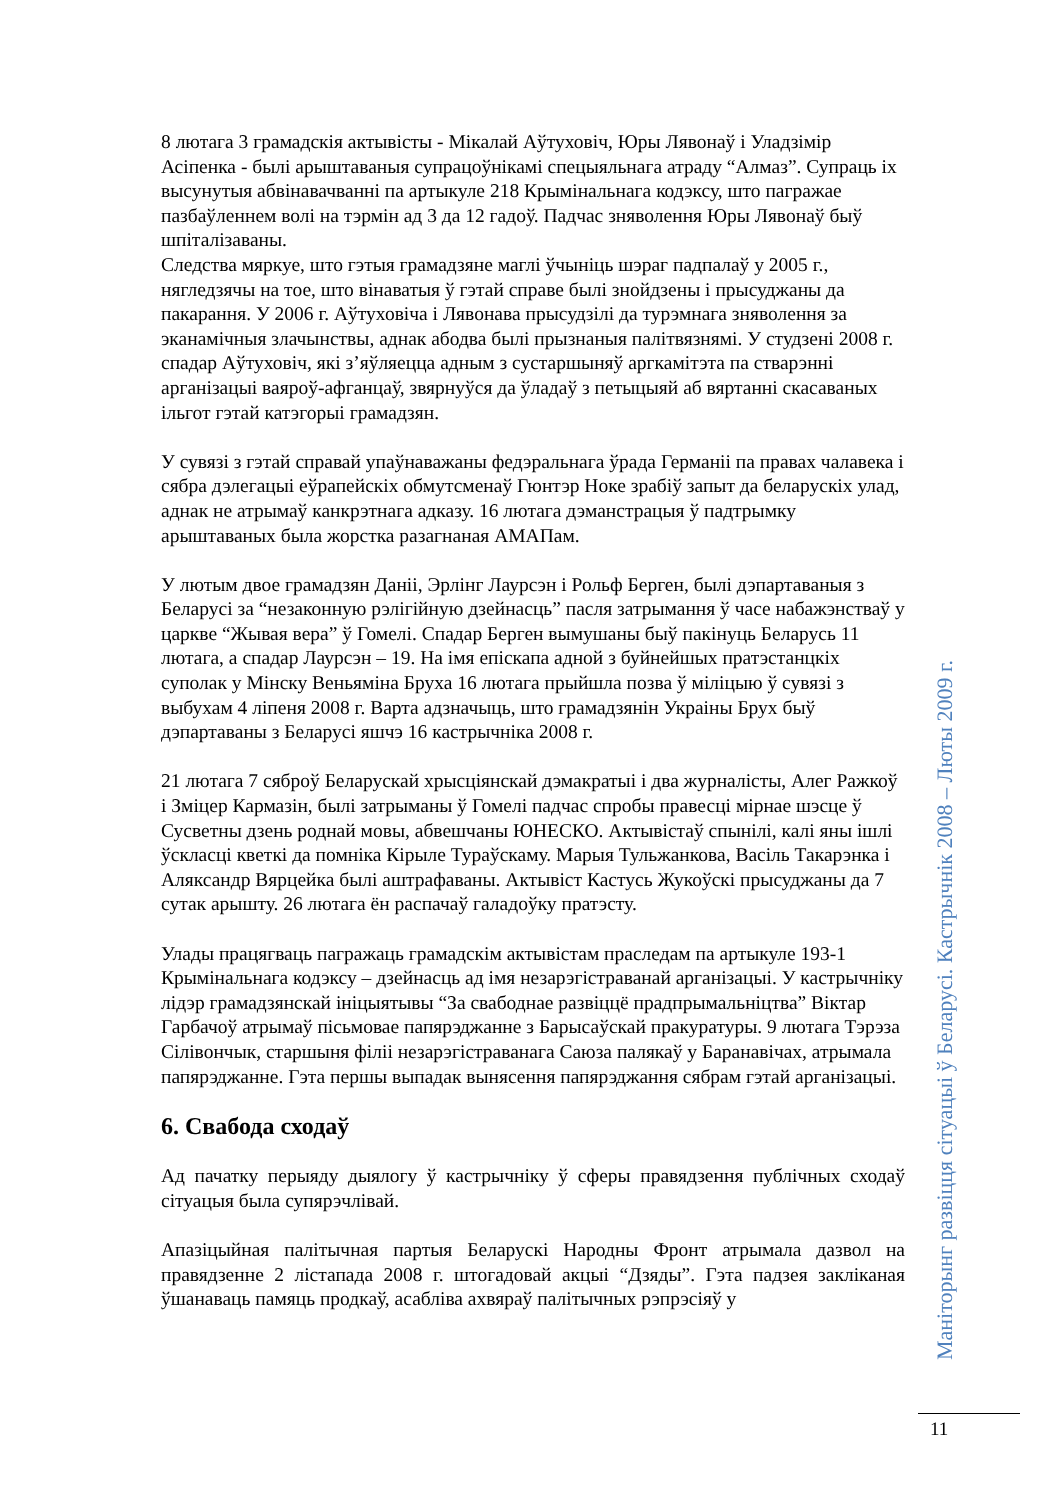8 лютага 3 грамадскія актывісты - Мікалай Аўтуховіч, Юры Лявонаў і Уладзімір Асіпенка - былі арыштаваныя супрацоўнікамі спецыяльнага атраду “Алмаз”. Супраць іх высунутыя абвінавачванні па артыкуле 218 Крымінальнага кодэксу, што пагражае пазбаўленнем волі на тэрмін ад 3 да 12 гадоў. Падчас зняволення Юры Лявонаў быў шпіталізаваны.
Следства мяркуе, што гэтыя грамадзяне маглі ўчыніць шэраг падпалаў у 2005 г., нягледзячы на тое, што вінаватыя ў гэтай справе былі знойдзены і прысуджаны да пакарання. У 2006 г. Аўтуховіча і Лявонава прысудзілі да турэмнага зняволення за эканамічныя злачынствы, аднак абодва былі прызнаныя палітвязнямі. У студзені 2008 г. спадар Аўтуховіч, які з’яўляецца адным з сустаршыняў аргкамітэта па стварэнні арганізацыі ваяроў-афганцаў, звярнуўся да ўладаў з петыцыяй аб вяртанні скасаваных ільгот гэтай катэгорыі грамадзян.
У сувязі з гэтай справай упаўнаважаны федэральнага ўрада Германіі па правах чалавека і сябра дэлегацыі еўрапейскіх обмутсменаў Гюнтэр Ноке зрабіў запыт да беларускіх улад, аднак не атрымаў канкрэтнага адказу. 16 лютага дэманстрацыя ў падтрымку арыштаваных была жорстка разагнаная АМАПам.
У лютым двое грамадзян Даніі, Эрлінг Лаурсэн і Рольф Берген, былі дэпартаваныя з Беларусі за “незаконную рэлігійную дзейнасць” пасля затрымання ў часе набажэнстваў у царкве “Жывая вера” ў Гомелі. Спадар Берген вымушаны быў пакінуць Беларусь 11 лютага, а спадар Лаурсэн – 19. На імя епіскапа адной з буйнейшых пратэстанцкіх суполак у Мінску Веньяміна Бруха 16 лютага прыйшла позва ў міліцыю ў сувязі з выбухам 4 ліпеня 2008 г. Варта адзначыць, што грамадзянін Украіны Брух быў дэпартаваны з Беларусі яшчэ 16 кастрычніка 2008 г.
21 лютага 7 сяброў Беларускай хрысціянскай дэмакратыі і два журналісты, Алег Ражкоў і Зміцер Кармазін, былі затрыманы ў Гомелі падчас спробы правесці мірнае шэсце ў Сусветны дзень роднай мовы, абвешчаны ЮНЕСКО. Актывістаў спынілі, калі яны ішлі ўскласці кветкі да помніка Кірыле Тураўскаму. Марыя Тульжанкова, Васіль Такарэнка і Аляксандр Вярцейка былі аштрафаваны. Актывіст Кастусь Жукоўскі прысуджаны да 7 сутак арышту. 26 лютага ён распачаў галадоўку пратэсту.
Улады працягваць пагражаць грамадскім актывістам праследам па артыкуле 193-1 Крымінальнага кодэксу – дзейнасць ад імя незарэгістраванай арганізацыі. У кастрычніку лідэр грамадзянскай ініцыятывы “За свабоднае развіццё прадпрымальніцтва” Віктар Гарбачоў атрымаў пісьмовае папярэджанне з Барысаўскай пракуратуры. 9 лютага Тэрэза Сілівончык, старшыня філіі незарэгістраванага Саюза палякаў у Баранавічах, атрымала папярэджанне. Гэта першы выпадак вынясення папярэджання сябрам гэтай арганізацыі.
6. Свабода сходаў
Ад пачатку перыяду дыялогу ў кастрычніку ў сферы правядзення публічных сходаў сітуацыя была супярэчлівай.
Апазіцыйная палітычная партыя Беларускі Народны Фронт атрымала дазвол на правядзенне 2 лістапада 2008 г. штогадовай акцыі “Дзяды”. Гэта падзея закліканая ўшанаваць памяць продкаў, асабліва ахвяраў палітычных рэпрэсіяў у
Маніторынг развіцця сітуацыі ў Беларусі. Кастрычнік 2008 – Люты 2009 г.
11